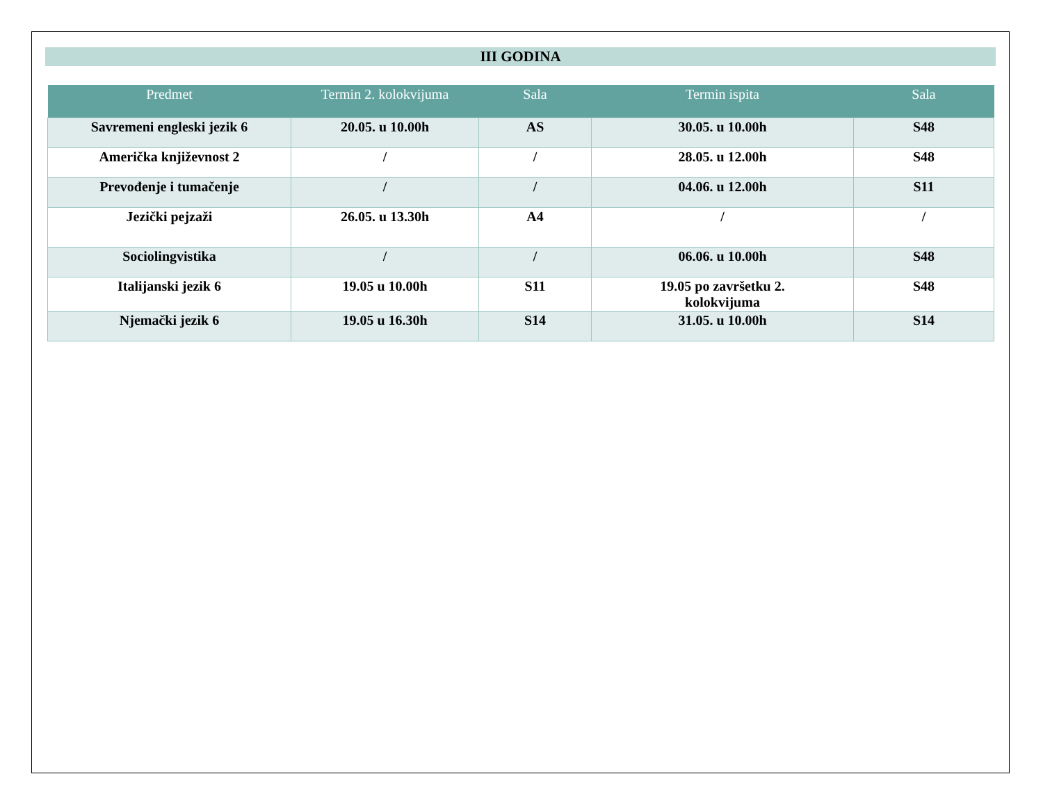III GODINA
| Predmet | Termin 2. kolokvijuma | Sala | Termin ispita | Sala |
| --- | --- | --- | --- | --- |
| Savremeni engleski jezik 6 | 20.05. u 10.00h | AS | 30.05. u 10.00h | S48 |
| Američka književnost 2 | / | / | 28.05. u 12.00h | S48 |
| Prevođenje i tumačenje | / | / | 04.06. u 12.00h | S11 |
| Jezički pejzaži | 26.05. u 13.30h | A4 | / | / |
| Sociolingvistika | / | / | 06.06. u 10.00h | S48 |
| Italijanski jezik 6 | 19.05 u 10.00h | S11 | 19.05 po završetku 2. kolokvijuma | S48 |
| Njemački jezik 6 | 19.05 u 16.30h | S14 | 31.05. u 10.00h | S14 |